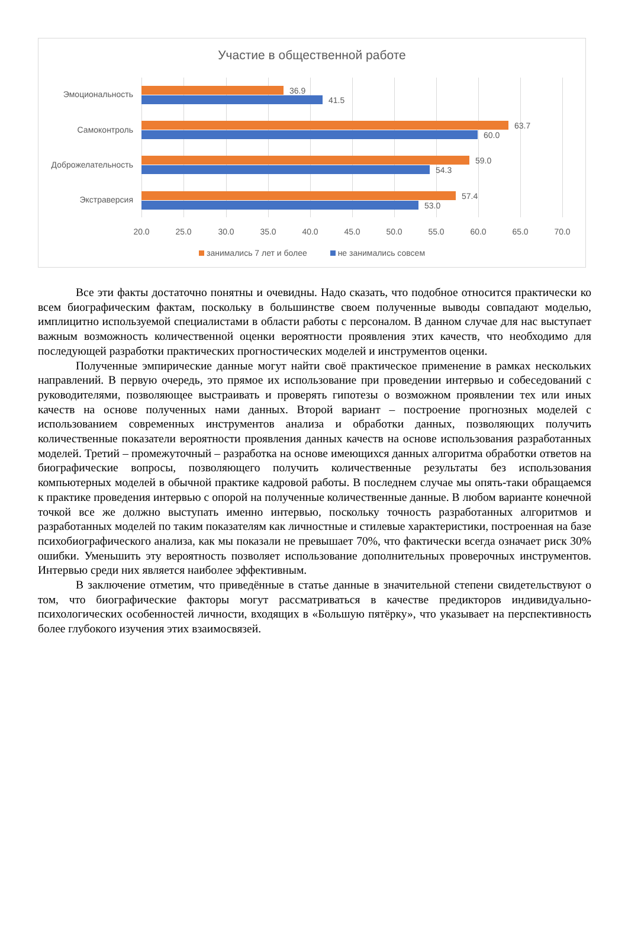Участие в общественной работе
Эмоциональность 36.9
41.5
Самоконтроль 63.7
60.0
Доброжелательность 59.0
54.3
Экстраверсия 57.4
53.0
20.0 25.0 30.0 35.0 40.0 45.0 50.0 55.0 60.0 65.0 70.0
занимались 7 лет и более не занимались совсем
Все эти факты достаточно понятны и очевидны. Надо сказать, что подобное относится практически ко всем биографическим фактам, поскольку в большинстве своем полученные выводы совпадают моделью, имплицитно используемой специалистами в области работы с персоналом. В данном случае для нас выступает важным возможность количественной оценки вероятности проявления этих качеств, что необходимо для последующей разработки практических прогностических моделей и инструментов оценки.
Полученные эмпирические данные могут найти своё практическое применение в рамках нескольких направлений. В первую очередь, это прямое их использование при проведении интервью и собеседований с руководителями, позволяющее выстраивать и проверять гипотезы о возможном проявлении тех или иных качеств на основе полученных нами данных. Второй вариант – построение прогнозных моделей с использованием современных инструментов анализа и обработки данных, позволяющих получить количественные показатели вероятности проявления данных качеств на основе использования разработанных моделей. Третий – промежуточный – разработка на основе имеющихся данных алгоритма обработки ответов на биографические вопросы, позволяющего получить количественные результаты без использования компьютерных моделей в обычной практике кадровой работы. В последнем случае мы опять-таки обращаемся к практике проведения интервью с опорой на полученные количественные данные. В любом варианте конечной точкой все же должно выступать именно интервью, поскольку точность разработанных алгоритмов и разработанных моделей по таким показателям как личностные и стилевые характеристики, построенная на базе психобиографического анализа, как мы показали не превышает 70%, что фактически всегда означает риск 30% ошибки. Уменьшить эту вероятность позволяет использование дополнительных проверочных инструментов. Интервью среди них является наиболее эффективным.
В заключение отметим, что приведённые в статье данные в значительной степени свидетельствуют о том, что биографические факторы могут рассматриваться в качестве предикторов индивидуально-психологических особенностей личности, входящих в «Большую пятёрку», что указывает на перспективность более глубокого изучения этих взаимосвязей.